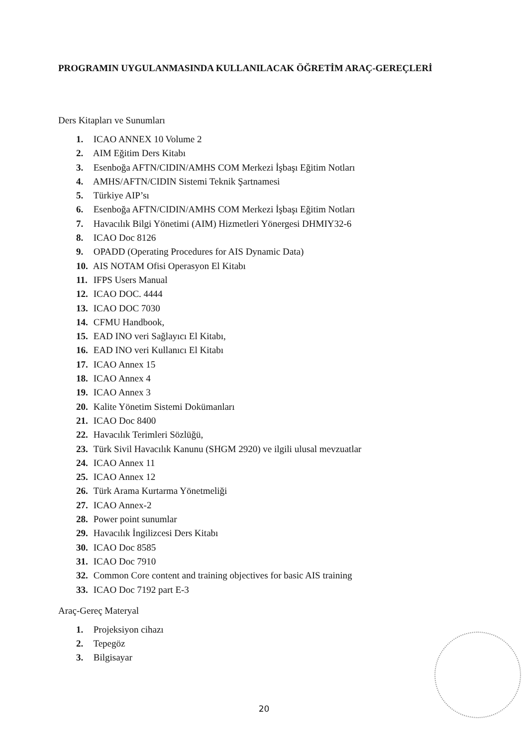PROGRAMIN UYGULANMASINDA KULLANILACAK ÖĞRETİM ARAÇ-GEREÇLERİ
Ders Kitapları ve Sunumları
1. ICAO ANNEX 10 Volume 2
2. AIM Eğitim Ders Kitabı
3. Esenboğa AFTN/CIDIN/AMHS COM Merkezi İşbaşı Eğitim Notları
4. AMHS/AFTN/CIDIN Sistemi Teknik Şartnamesi
5. Türkiye AIP’sı
6. Esenboğa AFTN/CIDIN/AMHS COM Merkezi İşbaşı Eğitim Notları
7. Havacılık Bilgi Yönetimi (AIM) Hizmetleri Yönergesi DHMIY32-6
8. ICAO Doc 8126
9. OPADD (Operating Procedures for AIS Dynamic Data)
10. AIS NOTAM Ofisi Operasyon El Kitabı
11. IFPS Users Manual
12. ICAO DOC. 4444
13. ICAO DOC 7030
14. CFMU Handbook,
15. EAD INO veri Sağlayıcı El Kitabı,
16. EAD INO veri Kullanıcı El Kitabı
17. ICAO Annex 15
18. ICAO Annex 4
19. ICAO Annex 3
20. Kalite Yönetim Sistemi Dokümanları
21. ICAO Doc 8400
22. Havacılık Terimleri Sözlüğü,
23. Türk Sivil Havacılık Kanunu (SHGM 2920) ve ilgili ulusal mevzuatlar
24. ICAO Annex 11
25. ICAO Annex 12
26. Türk Arama Kurtarma Yönetmeliği
27. ICAO Annex-2
28. Power point sunumlar
29. Havacılık İngilizcesi Ders Kitabı
30. ICAO Doc 8585
31. ICAO Doc 7910
32. Common Core content and training objectives for basic AIS training
33. ICAO Doc 7192 part E-3
Araç-Gereç Materyal
1. Projeksiyon cihazı
2. Tepegöz
3. Bilgisayar
20